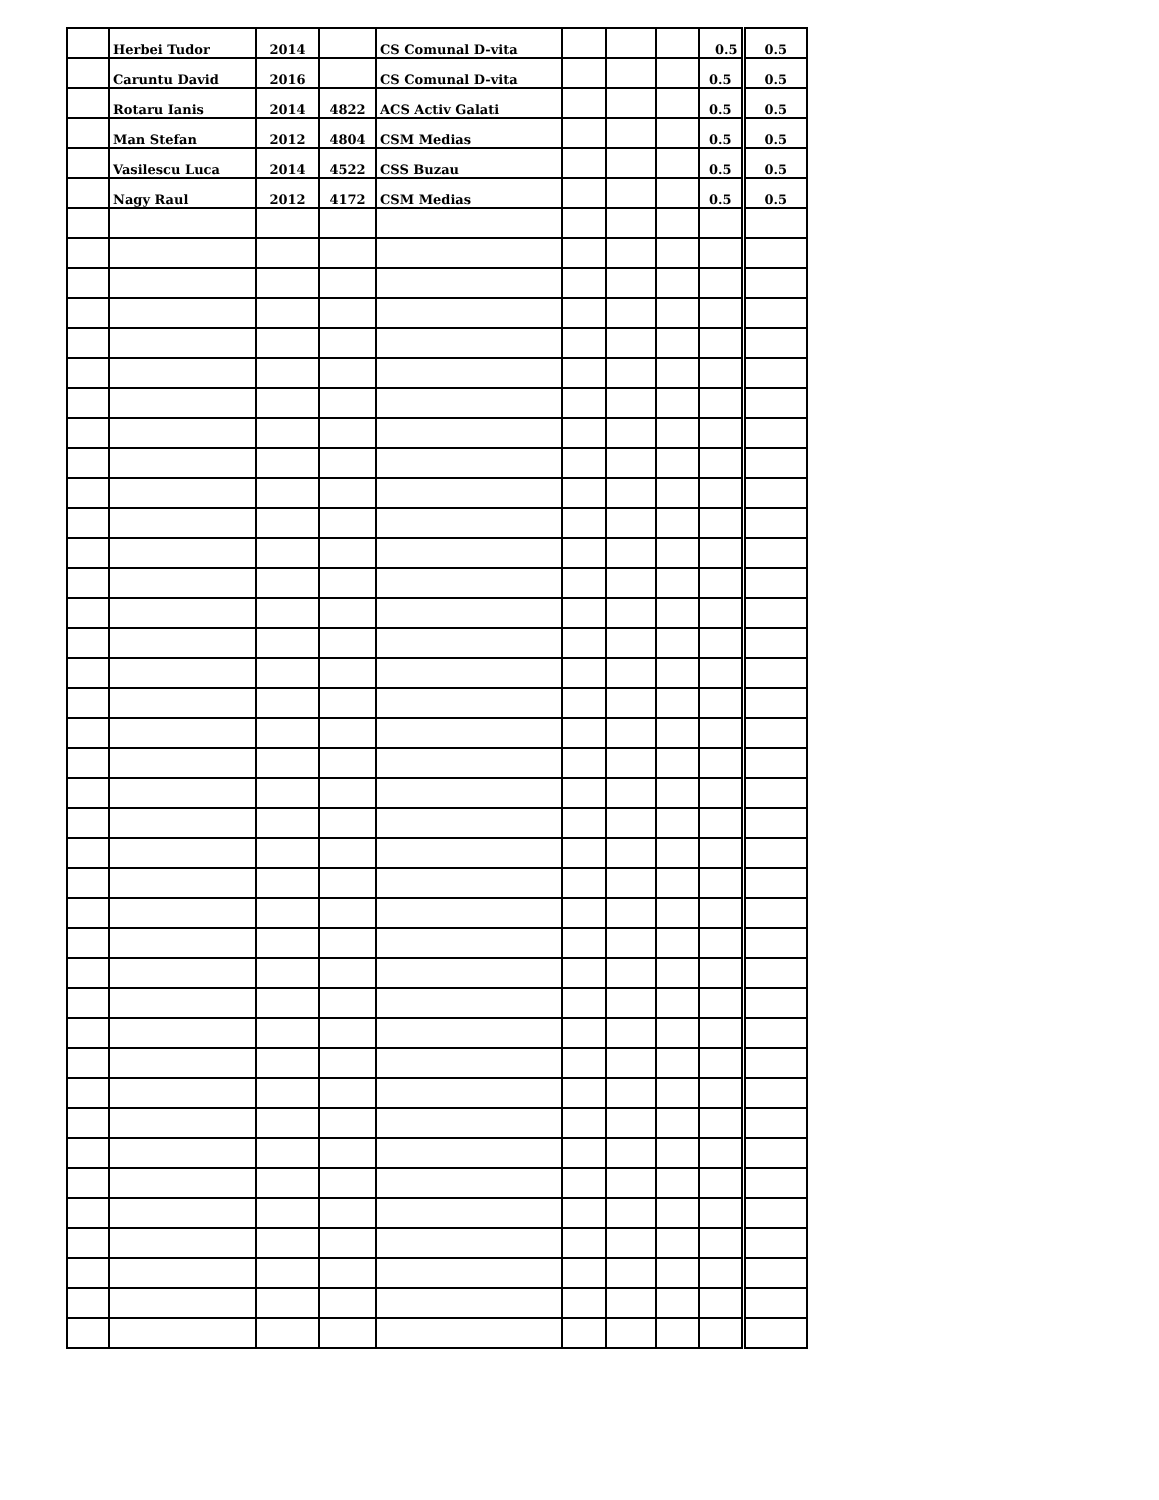| | Herbei Tudor | 2014 | | CS Comunal D-vita | | | | 0.5 | 0.5 |
| | Caruntu David | 2016 | | CS Comunal D-vita | | | | 0.5 | 0.5 |
| | Rotaru Ianis | 2014 | 4822 | ACS Activ Galati | | | | 0.5 | 0.5 |
| | Man Stefan | 2012 | 4804 | CSM Medias | | | | 0.5 | 0.5 |
| | Vasilescu Luca | 2014 | 4522 | CSS Buzau | | | | 0.5 | 0.5 |
| | Nagy Raul | 2012 | 4172 | CSM Medias | | | | 0.5 | 0.5 |